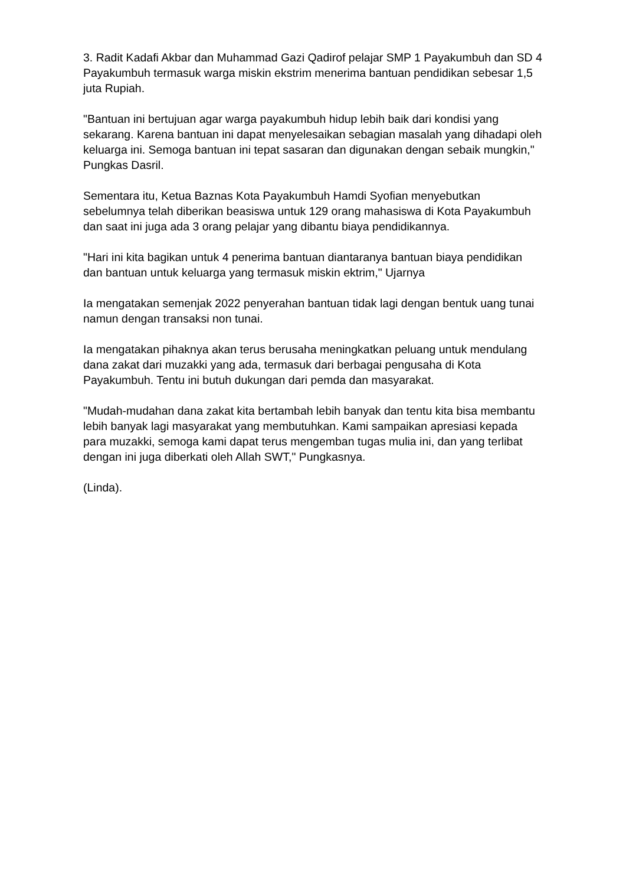3. Radit Kadafi Akbar dan Muhammad Gazi Qadirof pelajar SMP 1 Payakumbuh dan SD 4 Payakumbuh termasuk warga miskin ekstrim menerima bantuan pendidikan sebesar 1,5 juta Rupiah.
"Bantuan ini bertujuan agar warga payakumbuh hidup lebih baik dari kondisi yang sekarang. Karena bantuan ini dapat menyelesaikan sebagian masalah yang dihadapi oleh keluarga ini. Semoga bantuan ini tepat sasaran dan digunakan dengan sebaik mungkin," Pungkas Dasril.
Sementara itu, Ketua Baznas Kota Payakumbuh Hamdi Syofian menyebutkan sebelumnya telah diberikan beasiswa untuk 129 orang mahasiswa di Kota Payakumbuh dan saat ini juga ada 3 orang pelajar yang dibantu biaya pendidikannya.
"Hari ini kita bagikan untuk 4 penerima bantuan diantaranya bantuan biaya pendidikan dan bantuan untuk keluarga yang termasuk miskin ektrim," Ujarnya
Ia mengatakan semenjak 2022 penyerahan bantuan tidak lagi dengan bentuk uang tunai namun dengan transaksi non tunai.
Ia mengatakan pihaknya akan terus berusaha meningkatkan peluang untuk mendulang dana zakat dari muzakki yang ada, termasuk dari berbagai pengusaha di Kota Payakumbuh. Tentu ini butuh dukungan dari pemda dan masyarakat.
"Mudah-mudahan dana zakat kita bertambah lebih banyak dan tentu kita bisa membantu lebih banyak lagi masyarakat yang membutuhkan. Kami sampaikan apresiasi kepada para muzakki, semoga kami dapat terus mengemban tugas mulia ini, dan yang terlibat dengan ini juga diberkati oleh Allah SWT," Pungkasnya.
(Linda).